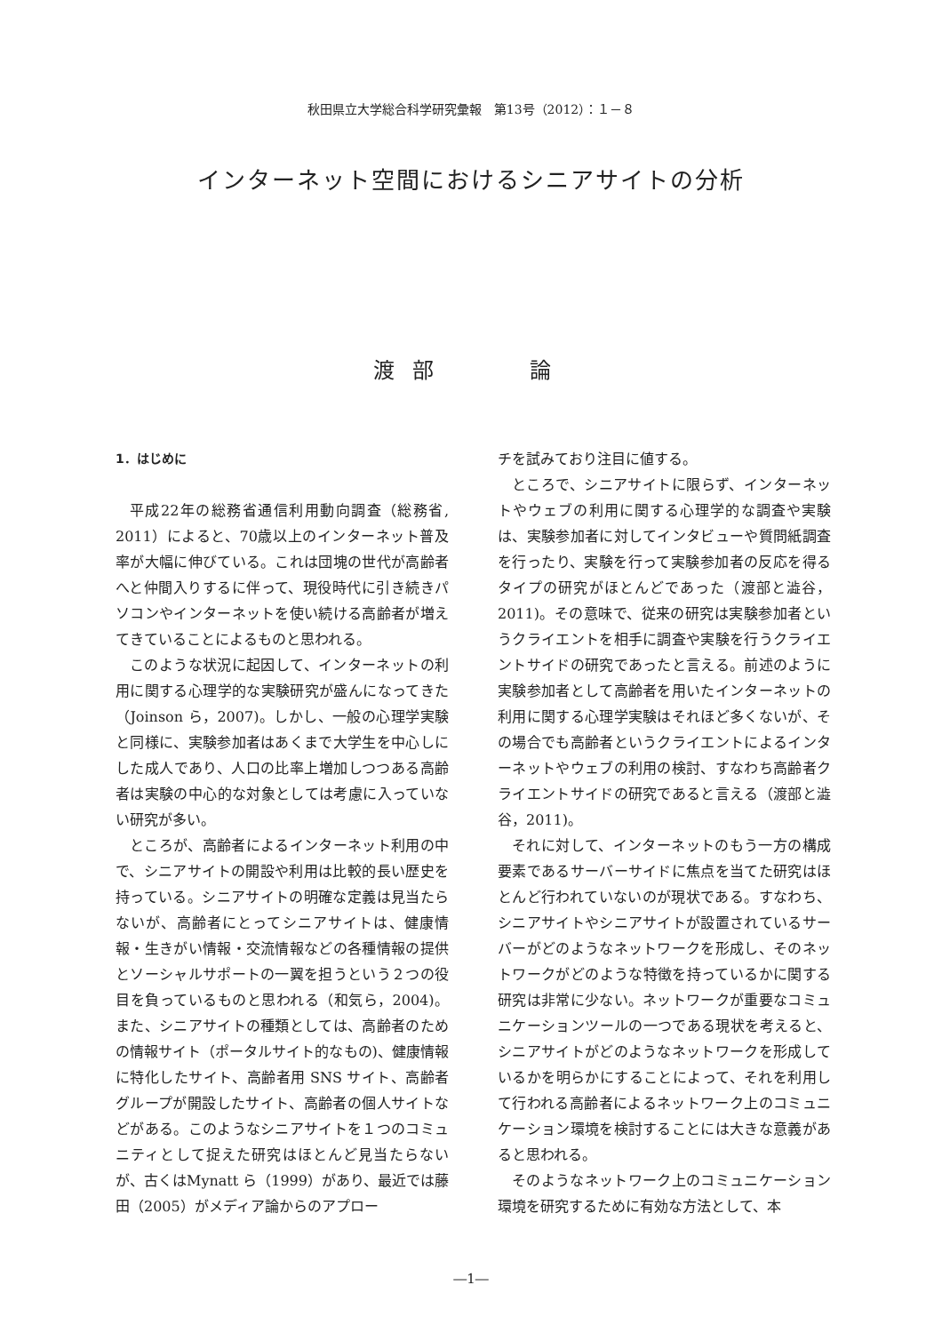秋田県立大学総合科学研究彙報　第13号（2012）：１－８
インターネット空間におけるシニアサイトの分析
渡部　　論
1．はじめに
平成22年の総務省通信利用動向調査（総務省, 2011）によると、70歳以上のインターネット普及率が大幅に伸びている。これは団塊の世代が高齢者へと仲間入りするに伴って、現役時代に引き続きパソコンやインターネットを使い続ける高齢者が増えてきていることによるものと思われる。
このような状況に起因して、インターネットの利用に関する心理学的な実験研究が盛んになってきた（Joinson ら，2007)。しかし、一般の心理学実験と同様に、実験参加者はあくまで大学生を中心しにした成人であり、人口の比率上増加しつつある高齢者は実験の中心的な対象としては考慮に入っていない研究が多い。
ところが、高齢者によるインターネット利用の中で、シニアサイトの開設や利用は比較的長い歴史を持っている。シニアサイトの明確な定義は見当たらないが、高齢者にとってシニアサイトは、健康情報・生きがい情報・交流情報などの各種情報の提供とソーシャルサポートの一翼を担うという２つの役目を負っているものと思われる（和気ら，2004)。また、シニアサイトの種類としては、高齢者のための情報サイト（ポータルサイト的なもの)、健康情報に特化したサイト、高齢者用 SNS サイト、高齢者グループが開設したサイト、高齢者の個人サイトなどがある。このようなシニアサイトを１つのコミュニティとして捉えた研究はほとんど見当たらないが、古くはMynatt ら（1999）があり、最近では藤田（2005）がメディア論からのアプロー
チを試みており注目に値する。
ところで、シニアサイトに限らず、インターネットやウェブの利用に関する心理学的な調査や実験は、実験参加者に対してインタビューや質問紙調査を行ったり、実験を行って実験参加者の反応を得るタイプの研究がほとんどであった（渡部と澁谷，2011)。その意味で、従来の研究は実験参加者というクライエントを相手に調査や実験を行うクライエントサイドの研究であったと言える。前述のように実験参加者として高齢者を用いたインターネットの利用に関する心理学実験はそれほど多くないが、その場合でも高齢者というクライエントによるインターネットやウェブの利用の検討、すなわち高齢者クライエントサイドの研究であると言える（渡部と澁谷，2011)。
それに対して、インターネットのもう一方の構成要素であるサーバーサイドに焦点を当てた研究はほとんど行われていないのが現状である。すなわち、シニアサイトやシニアサイトが設置されているサーバーがどのようなネットワークを形成し、そのネットワークがどのような特徴を持っているかに関する研究は非常に少ない。ネットワークが重要なコミュニケーションツールの一つである現状を考えると、シニアサイトがどのようなネットワークを形成しているかを明らかにすることによって、それを利用して行われる高齢者によるネットワーク上のコミュニケーション環境を検討することには大きな意義があると思われる。
そのようなネットワーク上のコミュニケーション環境を研究するために有効な方法として、本
―1―